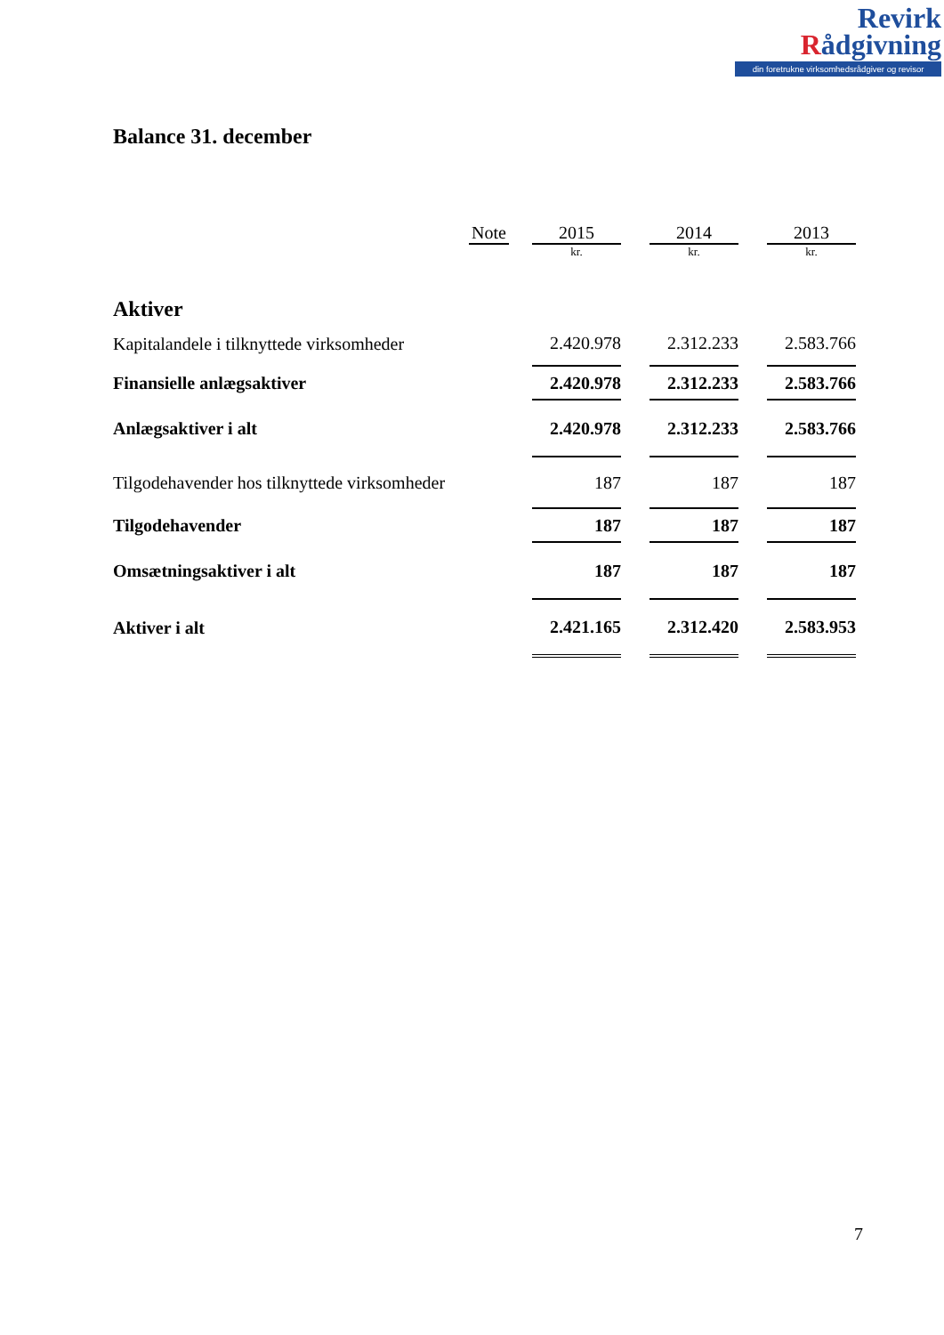Revirk
Rådgivning
din foretrukne virksomhedsrådgiver og revisor
Balance 31. december
| | Note | | 2015 | | 2014 | | 2013 |
| --- | --- | --- | --- | --- | --- | --- | --- |
| | | | kr. | | kr. | | kr. |
| Aktiver | | | | | | | |
| Kapitalandele i tilknyttede virksomheder | | | 2.420.978 | | 2.312.233 | | 2.583.766 |
| Finansielle anlægsaktiver | | | 2.420.978 | | 2.312.233 | | 2.583.766 |
| Anlægsaktiver i alt | | | 2.420.978 | | 2.312.233 | | 2.583.766 |
| Tilgodehavender hos tilknyttede virksomheder | | | 187 | | 187 | | 187 |
| Tilgodehavender | | | 187 | | 187 | | 187 |
| Omsætningsaktiver i alt | | | 187 | | 187 | | 187 |
| Aktiver i alt | | | 2.421.165 | | 2.312.420 | | 2.583.953 |
7